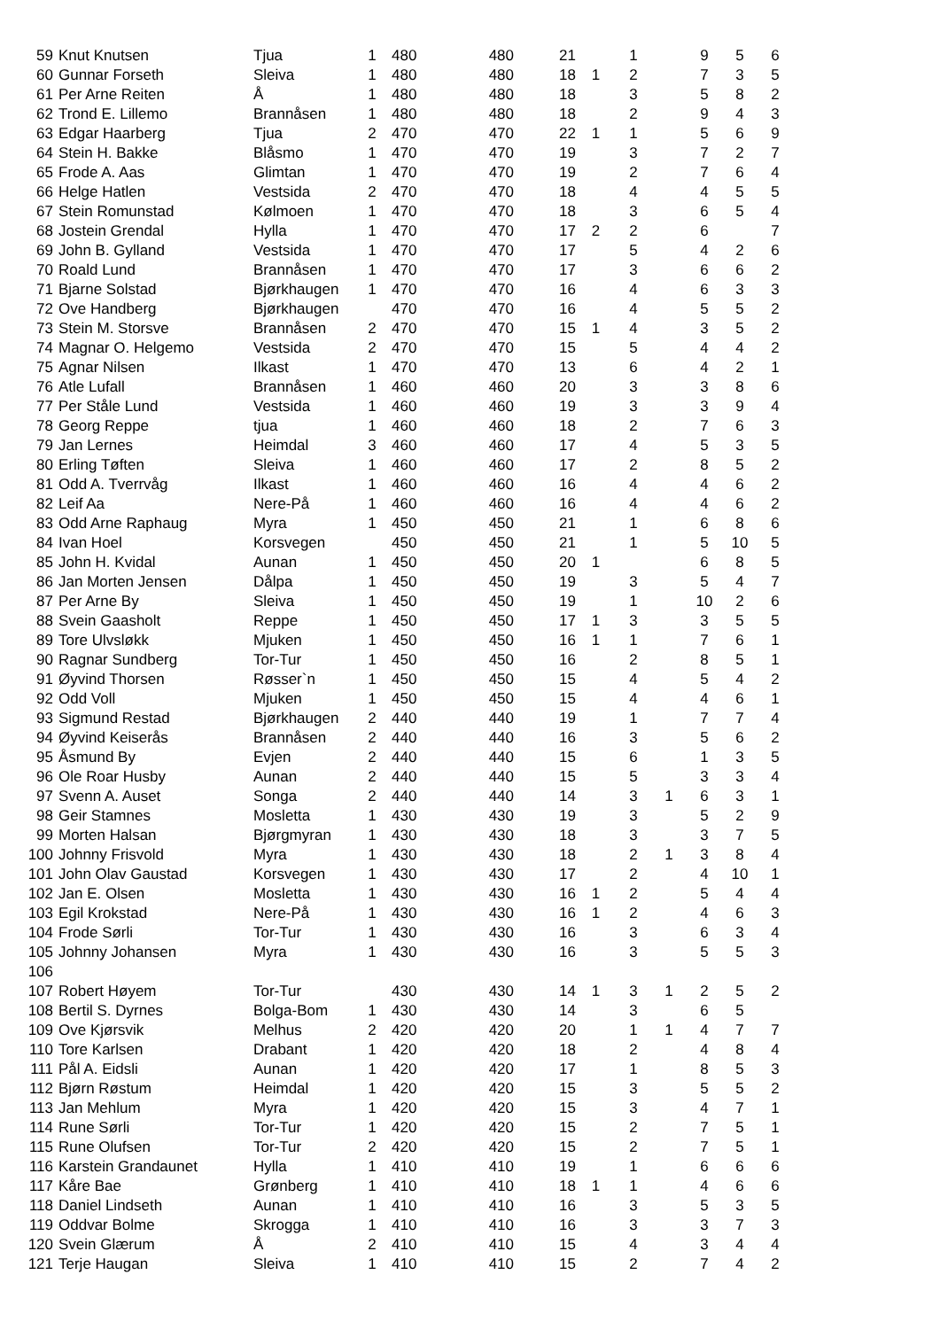| 59 | Knut Knutsen | Tjua | 1 | 480 | 480 | 21 | | 1 | | 9 | 5 | 6 |
| 60 | Gunnar Forseth | Sleiva | 1 | 480 | 480 | 18 | 1 | 2 | | 7 | 3 | 5 |
| 61 | Per Arne Reiten | Å | 1 | 480 | 480 | 18 | | 3 | | 5 | 8 | 2 |
| 62 | Trond E. Lillemo | Brannåsen | 1 | 480 | 480 | 18 | | 2 | | 9 | 4 | 3 |
| 63 | Edgar Haarberg | Tjua | 2 | 470 | 470 | 22 | 1 | 1 | | 5 | 6 | 9 |
| 64 | Stein H. Bakke | Blåsmo | 1 | 470 | 470 | 19 | | 3 | | 7 | 2 | 7 |
| 65 | Frode A. Aas | Glimtan | 1 | 470 | 470 | 19 | | 2 | | 7 | 6 | 4 |
| 66 | Helge Hatlen | Vestsida | 2 | 470 | 470 | 18 | | 4 | | 4 | 5 | 5 |
| 67 | Stein Romunstad | Kølmoen | 1 | 470 | 470 | 18 | | 3 | | 6 | 5 | 4 |
| 68 | Jostein Grendal | Hylla | 1 | 470 | 470 | 17 | 2 | 2 | | 6 | | 7 |
| 69 | John B. Gylland | Vestsida | 1 | 470 | 470 | 17 | | 5 | | 4 | 2 | 6 |
| 70 | Roald Lund | Brannåsen | 1 | 470 | 470 | 17 | | 3 | | 6 | 6 | 2 |
| 71 | Bjarne Solstad | Bjørkhaugen | 1 | 470 | 470 | 16 | | 4 | | 6 | 3 | 3 |
| 72 | Ove Handberg | Bjørkhaugen | | 470 | 470 | 16 | | 4 | | 5 | 5 | 2 |
| 73 | Stein M. Storsve | Brannåsen | 2 | 470 | 470 | 15 | 1 | 4 | | 3 | 5 | 2 |
| 74 | Magnar O. Helgemo | Vestsida | 2 | 470 | 470 | 15 | | 5 | | 4 | 4 | 2 |
| 75 | Agnar Nilsen | Ilkast | 1 | 470 | 470 | 13 | | 6 | | 4 | 2 | 1 |
| 76 | Atle Lufall | Brannåsen | 1 | 460 | 460 | 20 | | 3 | | 3 | 8 | 6 |
| 77 | Per Ståle Lund | Vestsida | 1 | 460 | 460 | 19 | | 3 | | 3 | 9 | 4 |
| 78 | Georg Reppe | tjua | 1 | 460 | 460 | 18 | | 2 | | 7 | 6 | 3 |
| 79 | Jan Lernes | Heimdal | 3 | 460 | 460 | 17 | | 4 | | 5 | 3 | 5 |
| 80 | Erling Tøften | Sleiva | 1 | 460 | 460 | 17 | | 2 | | 8 | 5 | 2 |
| 81 | Odd A. Tverrvåg | Ilkast | 1 | 460 | 460 | 16 | | 4 | | 4 | 6 | 2 |
| 82 | Leif Aa | Nere-På | 1 | 460 | 460 | 16 | | 4 | | 4 | 6 | 2 |
| 83 | Odd Arne Raphaug | Myra | 1 | 450 | 450 | 21 | | 1 | | 6 | 8 | 6 |
| 84 | Ivan Hoel | Korsvegen | | 450 | 450 | 21 | | 1 | | 5 | 10 | 5 |
| 85 | John H. Kvidal | Aunan | 1 | 450 | 450 | 20 | 1 | | | 6 | 8 | 5 |
| 86 | Jan Morten Jensen | Dålpa | 1 | 450 | 450 | 19 | | 3 | | 5 | 4 | 7 |
| 87 | Per Arne By | Sleiva | 1 | 450 | 450 | 19 | | 1 | | 10 | 2 | 6 |
| 88 | Svein Gaasholt | Reppe | 1 | 450 | 450 | 17 | 1 | 3 | | 3 | 5 | 5 |
| 89 | Tore Ulvsløkk | Mjuken | 1 | 450 | 450 | 16 | 1 | 1 | | 7 | 6 | 1 |
| 90 | Ragnar Sundberg | Tor-Tur | 1 | 450 | 450 | 16 | | 2 | | 8 | 5 | 1 |
| 91 | Øyvind Thorsen | Røsser`n | 1 | 450 | 450 | 15 | | 4 | | 5 | 4 | 2 |
| 92 | Odd Voll | Mjuken | 1 | 450 | 450 | 15 | | 4 | | 4 | 6 | 1 |
| 93 | Sigmund Restad | Bjørkhaugen | 2 | 440 | 440 | 19 | | 1 | | 7 | 7 | 4 |
| 94 | Øyvind Keiserås | Brannåsen | 2 | 440 | 440 | 16 | | 3 | | 5 | 6 | 2 |
| 95 | Åsmund By | Evjen | 2 | 440 | 440 | 15 | | 6 | | 1 | 3 | 5 |
| 96 | Ole Roar Husby | Aunan | 2 | 440 | 440 | 15 | | 5 | | 3 | 3 | 4 |
| 97 | Svenn A. Auset | Songa | 2 | 440 | 440 | 14 | | 3 | 1 | 6 | 3 | 1 |
| 98 | Geir Stamnes | Mosletta | 1 | 430 | 430 | 19 | | 3 | | 5 | 2 | 9 |
| 99 | Morten Halsan | Bjørgmyran | 1 | 430 | 430 | 18 | | 3 | | 3 | 7 | 5 |
| 100 | Johnny Frisvold | Myra | 1 | 430 | 430 | 18 | | 2 | 1 | 3 | 8 | 4 |
| 101 | John Olav Gaustad | Korsvegen | 1 | 430 | 430 | 17 | | 2 | | 4 | 10 | 1 |
| 102 | Jan E. Olsen | Mosletta | 1 | 430 | 430 | 16 | 1 | 2 | | 5 | 4 | 4 |
| 103 | Egil Krokstad | Nere-På | 1 | 430 | 430 | 16 | 1 | 2 | | 4 | 6 | 3 |
| 104 | Frode Sørli | Tor-Tur | 1 | 430 | 430 | 16 | | 3 | | 6 | 3 | 4 |
| 105 | Johnny Johansen | Myra | 1 | 430 | 430 | 16 | | 3 | | 5 | 5 | 3 |
| 106 | | | | | | | | | | | | |
| 107 | Robert Høyem | Tor-Tur | | 430 | 430 | 14 | 1 | 3 | 1 | 2 | 5 | 2 |
| 108 | Bertil S. Dyrnes | Bolga-Bom | 1 | 430 | 430 | 14 | | 3 | | 6 | 5 | |
| 109 | Ove Kjørsvik | Melhus | 2 | 420 | 420 | 20 | | 1 | 1 | 4 | 7 | 7 |
| 110 | Tore Karlsen | Drabant | 1 | 420 | 420 | 18 | | 2 | | 4 | 8 | 4 |
| 111 | Pål A. Eidsli | Aunan | 1 | 420 | 420 | 17 | | 1 | | 8 | 5 | 3 |
| 112 | Bjørn Røstum | Heimdal | 1 | 420 | 420 | 15 | | 3 | | 5 | 5 | 2 |
| 113 | Jan Mehlum | Myra | 1 | 420 | 420 | 15 | | 3 | | 4 | 7 | 1 |
| 114 | Rune Sørli | Tor-Tur | 1 | 420 | 420 | 15 | | 2 | | 7 | 5 | 1 |
| 115 | Rune Olufsen | Tor-Tur | 2 | 420 | 420 | 15 | | 2 | | 7 | 5 | 1 |
| 116 | Karstein Grandaunet | Hylla | 1 | 410 | 410 | 19 | | 1 | | 6 | 6 | 6 |
| 117 | Kåre Bae | Grønberg | 1 | 410 | 410 | 18 | 1 | 1 | | 4 | 6 | 6 |
| 118 | Daniel Lindseth | Aunan | 1 | 410 | 410 | 16 | | 3 | | 5 | 3 | 5 |
| 119 | Oddvar Bolme | Skrogga | 1 | 410 | 410 | 16 | | 3 | | 3 | 7 | 3 |
| 120 | Svein Glærum | Å | 2 | 410 | 410 | 15 | | 4 | | 3 | 4 | 4 |
| 121 | Terje Haugan | Sleiva | 1 | 410 | 410 | 15 | | 2 | | 7 | 4 | 2 |